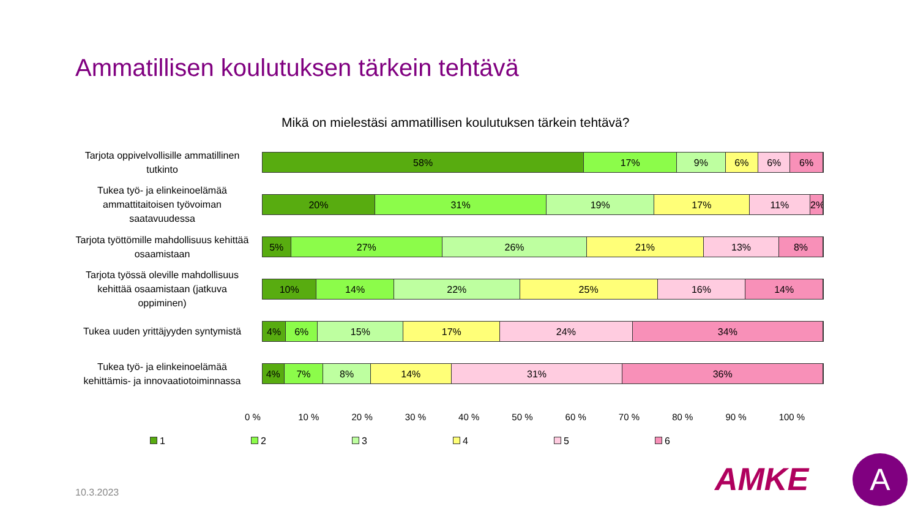Ammatillisen koulutuksen tärkein tehtävä
Mikä on mielestäsi ammatillisen koulutuksen tärkein tehtävä?
Tarjota oppivelvollisille ammatillinen tutkinto
58% 17% 9% 6% 6% 6%
Tukea työ- ja elinkeinoelämää ammattitaitoisen työvoiman saatavuudessa
20% 31% 19% 17% 11% 2%
Tarjota työttömille mahdollisuus kehittää osaamistaan
5% 27% 26% 21% 13% 8%
Tarjota työssä oleville mahdollisuus kehittää osaamistaan (jatkuva oppiminen)
10% 14% 22% 25% 16% 14%
Tukea uuden yrittäjyyden syntymistä
4% 6% 15% 17% 24% 34%
Tukea työ- ja elinkeinoelämää kehittämis- ja innovaatiotoiminnassa
4% 7% 8% 14% 31% 36%
0 % 10 % 20 % 30 % 40 % 50 % 60 % 70 % 80 % 90 % 100 %
1 2 3 4 5 6
10.3.2023 AMKE A